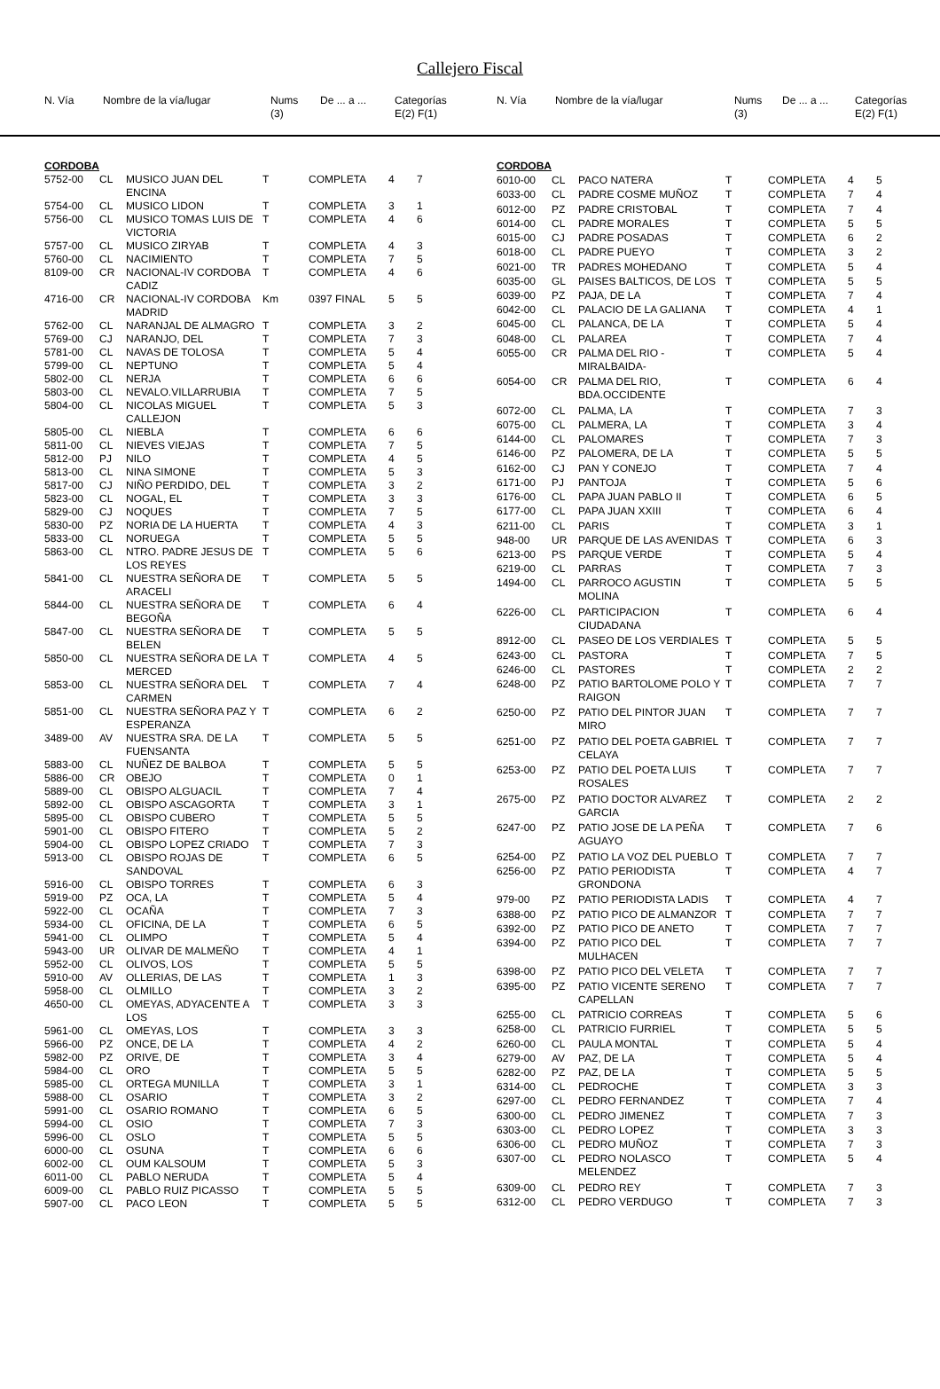Callejero Fiscal
| N. Vía | Nombre de la vía/lugar | Nums (3) | De ... a ... | Categorías E(2) F(1) |
| --- | --- | --- | --- | --- |
| N. Vía | Nombre de la vía/lugar | Nums (3) | De ... a ... | Categorías E(2) F(1) |
| --- | --- | --- | --- | --- |
| CORDOBA | | | | | | |
| 5752-00 | CL | MUSICO JUAN DEL ENCINA | T | COMPLETA | 4 | 7 |
| 5754-00 | CL | MUSICO LIDON | T | COMPLETA | 3 | 1 |
| 5756-00 | CL | MUSICO TOMAS LUIS DE VICTORIA | T | COMPLETA | 4 | 6 |
| 5757-00 | CL | MUSICO ZIRYAB | T | COMPLETA | 4 | 3 |
| 5760-00 | CL | NACIMIENTO | T | COMPLETA | 7 | 5 |
| 8109-00 | CR | NACIONAL-IV CORDOBA CADIZ | T | COMPLETA | 4 | 6 |
| 4716-00 | CR | NACIONAL-IV CORDOBA MADRID | Km | 0397 FINAL | 5 | 5 |
| 5762-00 | CL | NARANJAL DE ALMAGRO | T | COMPLETA | 3 | 2 |
| 5769-00 | CJ | NARANJO, DEL | T | COMPLETA | 7 | 3 |
| 5781-00 | CL | NAVAS DE TOLOSA | T | COMPLETA | 5 | 4 |
| 5799-00 | CL | NEPTUNO | T | COMPLETA | 5 | 4 |
| 5802-00 | CL | NERJA | T | COMPLETA | 6 | 6 |
| 5803-00 | CL | NEVALO.VILLARRUBIA | T | COMPLETA | 7 | 5 |
| 5804-00 | CL | NICOLAS MIGUEL CALLEJON | T | COMPLETA | 5 | 3 |
| 5805-00 | CL | NIEBLA | T | COMPLETA | 6 | 6 |
| 5811-00 | CL | NIEVES VIEJAS | T | COMPLETA | 7 | 5 |
| 5812-00 | PJ | NILO | T | COMPLETA | 4 | 5 |
| 5813-00 | CL | NINA SIMONE | T | COMPLETA | 5 | 3 |
| 5817-00 | CJ | NIÑO PERDIDO, DEL | T | COMPLETA | 3 | 2 |
| 5823-00 | CL | NOGAL, EL | T | COMPLETA | 3 | 3 |
| 5829-00 | CJ | NOQUES | T | COMPLETA | 7 | 5 |
| 5830-00 | PZ | NORIA DE LA HUERTA | T | COMPLETA | 4 | 3 |
| 5833-00 | CL | NORUEGA | T | COMPLETA | 5 | 5 |
| 5863-00 | CL | NTRO. PADRE JESUS DE LOS REYES | T | COMPLETA | 5 | 6 |
| 5841-00 | CL | NUESTRA SEÑORA DE ARACELI | T | COMPLETA | 5 | 5 |
| 5844-00 | CL | NUESTRA SEÑORA DE BEGOÑA | T | COMPLETA | 6 | 4 |
| 5847-00 | CL | NUESTRA SEÑORA DE BELEN | T | COMPLETA | 5 | 5 |
| 5850-00 | CL | NUESTRA SEÑORA DE LA MERCED | T | COMPLETA | 4 | 5 |
| 5853-00 | CL | NUESTRA SEÑORA DEL CARMEN | T | COMPLETA | 7 | 4 |
| 5851-00 | CL | NUESTRA SEÑORA PAZ Y ESPERANZA | T | COMPLETA | 6 | 2 |
| 3489-00 | AV | NUESTRA SRA. DE LA FUENSANTA | T | COMPLETA | 5 | 5 |
| 5883-00 | CL | NUÑEZ DE BALBOA | T | COMPLETA | 5 | 5 |
| 5886-00 | CR | OBEJO | T | COMPLETA | 0 | 1 |
| 5889-00 | CL | OBISPO ALGUACIL | T | COMPLETA | 7 | 4 |
| 5892-00 | CL | OBISPO ASCAGORTA | T | COMPLETA | 3 | 1 |
| 5895-00 | CL | OBISPO CUBERO | T | COMPLETA | 5 | 5 |
| 5901-00 | CL | OBISPO FITERO | T | COMPLETA | 5 | 2 |
| 5904-00 | CL | OBISPO LOPEZ CRIADO | T | COMPLETA | 7 | 3 |
| 5913-00 | CL | OBISPO ROJAS DE SANDOVAL | T | COMPLETA | 6 | 5 |
| 5916-00 | CL | OBISPO TORRES | T | COMPLETA | 6 | 3 |
| 5919-00 | PZ | OCA, LA | T | COMPLETA | 5 | 4 |
| 5922-00 | CL | OCAÑA | T | COMPLETA | 7 | 3 |
| 5934-00 | CL | OFICINA, DE LA | T | COMPLETA | 6 | 5 |
| 5941-00 | CL | OLIMPO | T | COMPLETA | 5 | 4 |
| 5943-00 | UR | OLIVAR DE MALMEÑO | T | COMPLETA | 4 | 1 |
| 5952-00 | CL | OLIVOS, LOS | T | COMPLETA | 5 | 5 |
| 5910-00 | AV | OLLERIAS, DE LAS | T | COMPLETA | 1 | 3 |
| 5958-00 | CL | OLMILLO | T | COMPLETA | 3 | 2 |
| 4650-00 | CL | OMEYAS, ADYACENTE A LOS | T | COMPLETA | 3 | 3 |
| 5961-00 | CL | OMEYAS, LOS | T | COMPLETA | 3 | 3 |
| 5966-00 | PZ | ONCE, DE LA | T | COMPLETA | 4 | 2 |
| 5982-00 | PZ | ORIVE, DE | T | COMPLETA | 3 | 4 |
| 5984-00 | CL | ORO | T | COMPLETA | 5 | 5 |
| 5985-00 | CL | ORTEGA MUNILLA | T | COMPLETA | 3 | 1 |
| 5988-00 | CL | OSARIO | T | COMPLETA | 3 | 2 |
| 5991-00 | CL | OSARIO ROMANO | T | COMPLETA | 6 | 5 |
| 5994-00 | CL | OSIO | T | COMPLETA | 7 | 3 |
| 5996-00 | CL | OSLO | T | COMPLETA | 5 | 5 |
| 6000-00 | CL | OSUNA | T | COMPLETA | 6 | 6 |
| 6002-00 | CL | OUM KALSOUM | T | COMPLETA | 5 | 3 |
| 6011-00 | CL | PABLO NERUDA | T | COMPLETA | 5 | 4 |
| 6009-00 | CL | PABLO RUIZ PICASSO | T | COMPLETA | 5 | 5 |
| 5907-00 | CL | PACO LEON | T | COMPLETA | 5 | 5 |
| CORDOBA | | | | | | |
| 6010-00 | CL | PACO NATERA | T | COMPLETA | 4 | 5 |
| 6033-00 | CL | PADRE COSME MUÑOZ | T | COMPLETA | 7 | 4 |
| 6012-00 | PZ | PADRE CRISTOBAL | T | COMPLETA | 7 | 4 |
| 6014-00 | CL | PADRE MORALES | T | COMPLETA | 5 | 5 |
| 6015-00 | CJ | PADRE POSADAS | T | COMPLETA | 6 | 2 |
| 6018-00 | CL | PADRE PUEYO | T | COMPLETA | 3 | 2 |
| 6021-00 | TR | PADRES MOHEDANO | T | COMPLETA | 5 | 4 |
| 6035-00 | GL | PAISES BALTICOS, DE LOS | T | COMPLETA | 5 | 5 |
| 6039-00 | PZ | PAJA, DE LA | T | COMPLETA | 7 | 4 |
| 6042-00 | CL | PALACIO DE LA GALIANA | T | COMPLETA | 4 | 1 |
| 6045-00 | CL | PALANCA, DE LA | T | COMPLETA | 5 | 4 |
| 6048-00 | CL | PALAREA | T | COMPLETA | 7 | 4 |
| 6055-00 | CR | PALMA DEL RIO -MIRALBAIDA- | T | COMPLETA | 5 | 4 |
| 6054-00 | CR | PALMA DEL RIO, BDA.OCCIDENTE | T | COMPLETA | 6 | 4 |
| 6072-00 | CL | PALMA, LA | T | COMPLETA | 7 | 3 |
| 6075-00 | CL | PALMERA, LA | T | COMPLETA | 3 | 4 |
| 6144-00 | CL | PALOMARES | T | COMPLETA | 7 | 3 |
| 6146-00 | PZ | PALOMERA, DE LA | T | COMPLETA | 5 | 5 |
| 6162-00 | CJ | PAN Y CONEJO | T | COMPLETA | 7 | 4 |
| 6171-00 | PJ | PANTOJA | T | COMPLETA | 5 | 6 |
| 6176-00 | CL | PAPA JUAN PABLO II | T | COMPLETA | 6 | 5 |
| 6177-00 | CL | PAPA JUAN XXIII | T | COMPLETA | 6 | 4 |
| 6211-00 | CL | PARIS | T | COMPLETA | 3 | 1 |
| 948-00 | UR | PARQUE DE LAS AVENIDAS | T | COMPLETA | 6 | 3 |
| 6213-00 | PS | PARQUE VERDE | T | COMPLETA | 5 | 4 |
| 6219-00 | CL | PARRAS | T | COMPLETA | 7 | 3 |
| 1494-00 | CL | PARROCO AGUSTIN MOLINA | T | COMPLETA | 5 | 5 |
| 6226-00 | CL | PARTICIPACION CIUDADANA | T | COMPLETA | 6 | 4 |
| 8912-00 | CL | PASEO DE LOS VERDIALES | T | COMPLETA | 5 | 5 |
| 6243-00 | CL | PASTORA | T | COMPLETA | 7 | 5 |
| 6246-00 | CL | PASTORES | T | COMPLETA | 2 | 2 |
| 6248-00 | PZ | PATIO BARTOLOME POLO Y RAIGON | T | COMPLETA | 7 | 7 |
| 6250-00 | PZ | PATIO DEL PINTOR JUAN MIRO | T | COMPLETA | 7 | 7 |
| 6251-00 | PZ | PATIO DEL POETA GABRIEL CELAYA | T | COMPLETA | 7 | 7 |
| 6253-00 | PZ | PATIO DEL POETA LUIS ROSALES | T | COMPLETA | 7 | 7 |
| 2675-00 | PZ | PATIO DOCTOR ALVAREZ GARCIA | T | COMPLETA | 2 | 2 |
| 6247-00 | PZ | PATIO JOSE DE LA PEÑA AGUAYO | T | COMPLETA | 7 | 6 |
| 6254-00 | PZ | PATIO LA VOZ DEL PUEBLO | T | COMPLETA | 7 | 7 |
| 6256-00 | PZ | PATIO PERIODISTA GRONDONA | T | COMPLETA | 4 | 7 |
| 979-00 | PZ | PATIO PERIODISTA LADIS | T | COMPLETA | 4 | 7 |
| 6388-00 | PZ | PATIO PICO DE ALMANZOR | T | COMPLETA | 7 | 7 |
| 6392-00 | PZ | PATIO PICO DE ANETO | T | COMPLETA | 7 | 7 |
| 6394-00 | PZ | PATIO PICO DEL MULHACEN | T | COMPLETA | 7 | 7 |
| 6398-00 | PZ | PATIO PICO DEL VELETA | T | COMPLETA | 7 | 7 |
| 6395-00 | PZ | PATIO VICENTE SERENO CAPELLAN | T | COMPLETA | 7 | 7 |
| 6255-00 | CL | PATRICIO CORREAS | T | COMPLETA | 5 | 6 |
| 6258-00 | CL | PATRICIO FURRIEL | T | COMPLETA | 5 | 5 |
| 6260-00 | CL | PAULA MONTAL | T | COMPLETA | 5 | 4 |
| 6279-00 | AV | PAZ, DE LA | T | COMPLETA | 5 | 4 |
| 6282-00 | PZ | PAZ, DE LA | T | COMPLETA | 5 | 5 |
| 6314-00 | CL | PEDROCHE | T | COMPLETA | 3 | 3 |
| 6297-00 | CL | PEDRO FERNANDEZ | T | COMPLETA | 7 | 4 |
| 6300-00 | CL | PEDRO JIMENEZ | T | COMPLETA | 7 | 3 |
| 6303-00 | CL | PEDRO LOPEZ | T | COMPLETA | 3 | 3 |
| 6306-00 | CL | PEDRO MUÑOZ | T | COMPLETA | 7 | 3 |
| 6307-00 | CL | PEDRO NOLASCO MELENDEZ | T | COMPLETA | 5 | 4 |
| 6309-00 | CL | PEDRO REY | T | COMPLETA | 7 | 3 |
| 6312-00 | CL | PEDRO VERDUGO | T | COMPLETA | 7 | 3 |